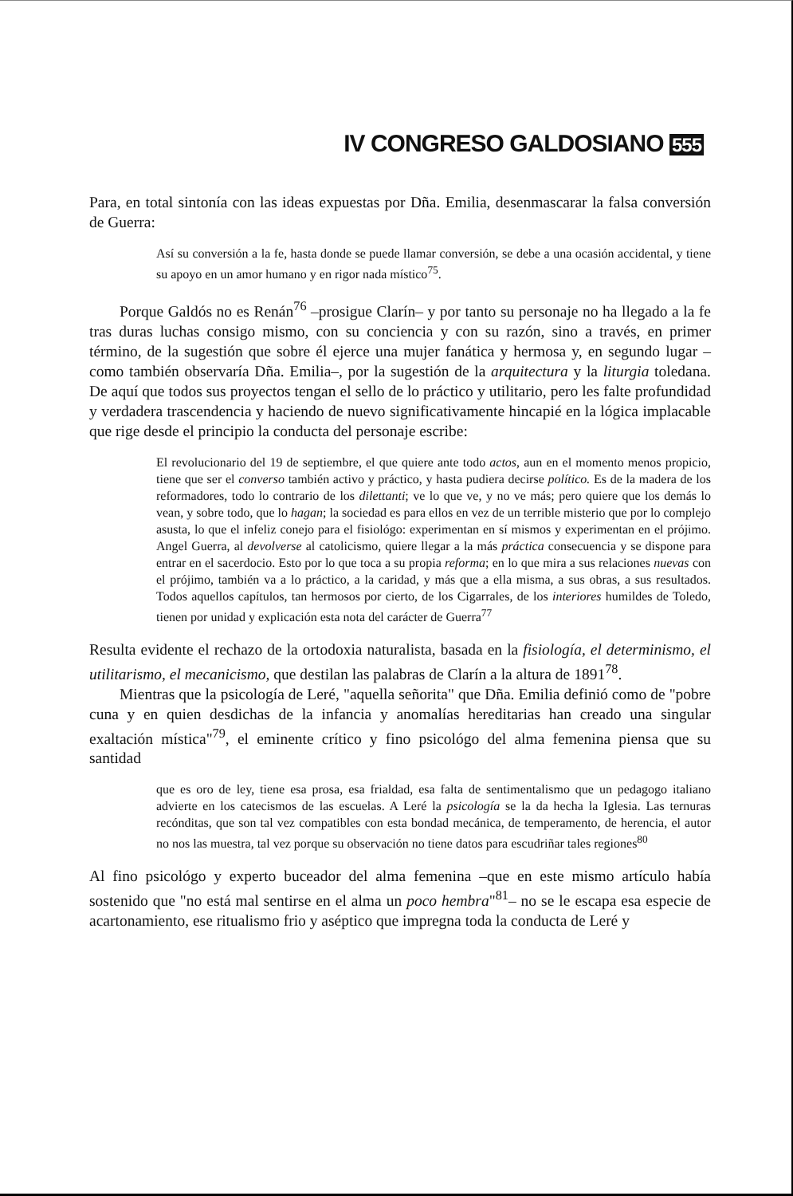IV CONGRESO GALDOSIANO 555
Para, en total sintonía con las ideas expuestas por Dña. Emilia, desenmascarar la falsa conversión de Guerra:
Así su conversión a la fe, hasta donde se puede llamar conversión, se debe a una ocasión accidental, y tiene su apoyo en un amor humano y en rigor nada místico<sup>75</sup>.
Porque Galdós no es Renán<sup>76</sup> –prosigue Clarín– y por tanto su personaje no ha llegado a la fe tras duras luchas consigo mismo, con su conciencia y con su razón, sino a través, en primer término, de la sugestión que sobre él ejerce una mujer fanática y hermosa y, en segundo lugar –como también observaría Dña. Emilia–, por la sugestión de la arquitectura y la liturgia toledana. De aquí que todos sus proyectos tengan el sello de lo práctico y utilitario, pero les falte profundidad y verdadera trascendencia y haciendo de nuevo significativamente hincapié en la lógica implacable que rige desde el principio la conducta del personaje escribe:
El revolucionario del 19 de septiembre, el que quiere ante todo actos, aun en el momento menos propicio, tiene que ser el converso también activo y práctico, y hasta pudiera decirse político. Es de la madera de los reformadores, todo lo contrario de los dilettanti; ve lo que ve, y no ve más; pero quiere que los demás lo vean, y sobre todo, que lo hagan; la sociedad es para ellos en vez de un terrible misterio que por lo complejo asusta, lo que el infeliz conejo para el fisiológo: experimentan en sí mismos y experimentan en el prójimo. Angel Guerra, al devolverse al catolicismo, quiere llegar a la más práctica consecuencia y se dispone para entrar en el sacerdocio. Esto por lo que toca a su propia reforma; en lo que mira a sus relaciones nuevas con el prójimo, también va a lo práctico, a la caridad, y más que a ella misma, a sus obras, a sus resultados. Todos aquellos capítulos, tan hermosos por cierto, de los Cigarrales, de los interiores humildes de Toledo, tienen por unidad y explicación esta nota del carácter de Guerra<sup>77</sup>
Resulta evidente el rechazo de la ortodoxia naturalista, basada en la fisiología, el determinismo, el utilitarismo, el mecanicismo, que destilan las palabras de Clarín a la altura de 1891<sup>78</sup>.
Mientras que la psicología de Leré, "aquella señorita" que Dña. Emilia definió como de "pobre cuna y en quien desdichas de la infancia y anomalías hereditarias han creado una singular exaltación mística"<sup>79</sup>, el eminente crítico y fino psicológo del alma femenina piensa que su santidad
que es oro de ley, tiene esa prosa, esa frialdad, esa falta de sentimentalismo que un pedagogo italiano advierte en los catecismos de las escuelas. A Leré la psicología se la da hecha la Iglesia. Las ternuras recónditas, que son tal vez compatibles con esta bondad mecánica, de temperamento, de herencia, el autor no nos las muestra, tal vez porque su observación no tiene datos para escudriñar tales regiones<sup>80</sup>
Al fino psicológo y experto buceador del alma femenina –que en este mismo artículo había sostenido que "no está mal sentirse en el alma un poco hembra"<sup>81</sup>– no se le escapa esa especie de acartonamiento, ese ritualismo frio y aséptico que impregna toda la conducta de Leré y